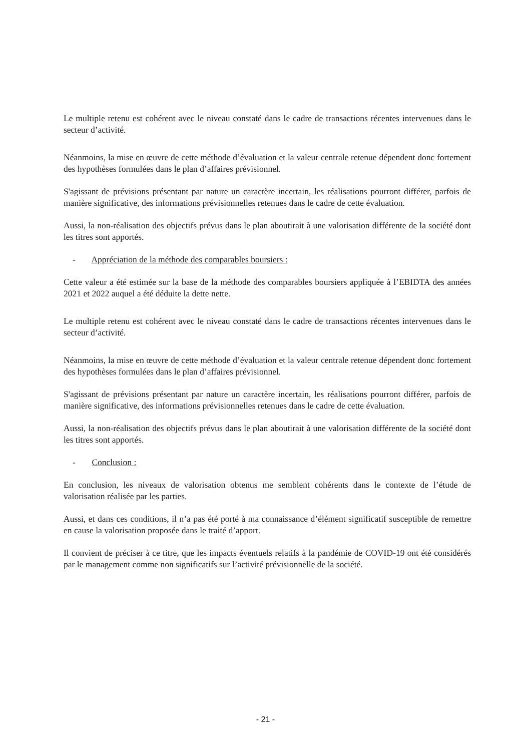Le multiple retenu est cohérent avec le niveau constaté dans le cadre de transactions récentes intervenues dans le secteur d’activité.
Néanmoins, la mise en œuvre de cette méthode d’évaluation et la valeur centrale retenue dépendent donc fortement des hypothèses formulées dans le plan d’affaires prévisionnel.
S'agissant de prévisions présentant par nature un caractère incertain, les réalisations pourront différer, parfois de manière significative, des informations prévisionnelles retenues dans le cadre de cette évaluation.
Aussi, la non-réalisation des objectifs prévus dans le plan aboutirait à une valorisation différente de la société dont les titres sont apportés.
- Appréciation de la méthode des comparables boursiers :
Cette valeur a été estimée sur la base de la méthode des comparables boursiers appliquée à l’EBIDTA des années 2021 et 2022 auquel a été déduite la dette nette.
Le multiple retenu est cohérent avec le niveau constaté dans le cadre de transactions récentes intervenues dans le secteur d’activité.
Néanmoins, la mise en œuvre de cette méthode d’évaluation et la valeur centrale retenue dépendent donc fortement des hypothèses formulées dans le plan d’affaires prévisionnel.
S'agissant de prévisions présentant par nature un caractère incertain, les réalisations pourront différer, parfois de manière significative, des informations prévisionnelles retenues dans le cadre de cette évaluation.
Aussi, la non-réalisation des objectifs prévus dans le plan aboutirait à une valorisation différente de la société dont les titres sont apportés.
- Conclusion :
En conclusion, les niveaux de valorisation obtenus me semblent cohérents dans le contexte de l’étude de valorisation réalisée par les parties.
Aussi, et dans ces conditions, il n’a pas été porté à ma connaissance d’élément significatif susceptible de remettre en cause la valorisation proposée dans le traité d’apport.
Il convient de préciser à ce titre, que les impacts éventuels relatifs à la pandémie de COVID-19 ont été considérés par le management comme non significatifs sur l’activité prévisionnelle de la société.
- 21 -